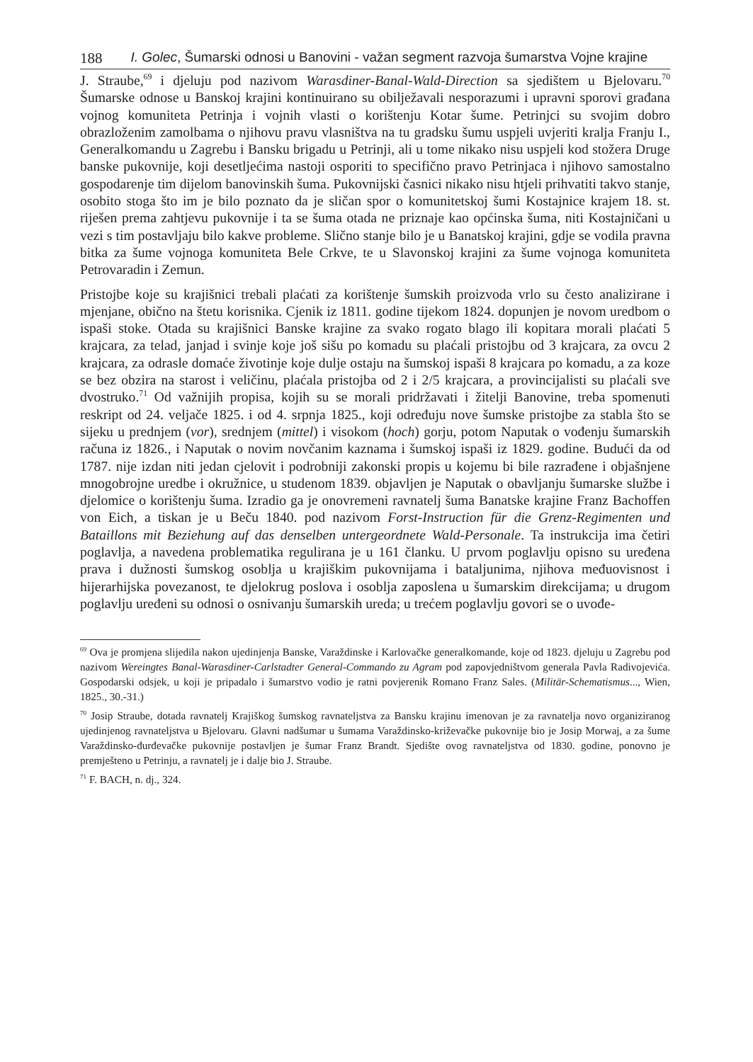188 I. Golec, Šumarski odnosi u Banovini - važan segment razvoja šumarstva Vojne krajine
J. Straube,<sup>69</sup> i djeluju pod nazivom Warasdiner-Banal-Wald-Direction sa sjedištem u Bjelovaru.<sup>70</sup> Šumarske odnose u Banskoj krajini kontinuirano su obilježavali nesporazumi i upravni sporovi građana vojnog komuniteta Petrinja i vojnih vlasti o korištenju Kotar šume. Petrinjci su svojim dobro obrazloženim zamolbama o njihovu pravu vlasništva na tu gradsku šumu uspjeli uvjeriti kralja Franju I., Generalkomandu u Zagrebu i Bansku brigadu u Petrinji, ali u tome nikako nisu uspjeli kod stožera Druge banske pukovnije, koji desetljećima nastoji osporiti to specifično pravo Petrinjaca i njihovo samostalno gospodarenje tim dijelom banovinskih šuma. Pukovnijski časnici nikako nisu htjeli prihvatiti takvo stanje, osobito stoga što im je bilo poznato da je sličan spor o komunitetskoj šumi Kostajnice krajem 18. st. riješen prema zahtjevu pukovnije i ta se šuma otada ne priznaje kao općinska šuma, niti Kostajničani u vezi s tim postavljaju bilo kakve probleme. Slično stanje bilo je u Banatskoj krajini, gdje se vodila pravna bitka za šume vojnoga komuniteta Bele Crkve, te u Slavonskoj krajini za šume vojnoga komuniteta Petrovaradin i Zemun.
Pristojbe koje su krajišnici trebali plaćati za korištenje šumskih proizvoda vrlo su često analizirane i mjenjane, obično na štetu korisnika. Cjenik iz 1811. godine tijekom 1824. dopunjen je novom uredbom o ispaši stoke. Otada su krajišnici Banske krajine za svako rogato blago ili kopitara morali plaćati 5 krajcara, za telad, janjad i svinje koje još sišu po komadu su plaćali pristojbu od 3 krajcara, za ovcu 2 krajcara, za odrasle domaće životinje koje dulje ostaju na šumskoj ispaši 8 krajcara po komadu, a za koze se bez obzira na starost i veličinu, plaćala pristojba od 2 i 2/5 krajcara, a provincijalisti su plaćali sve dvostruko.<sup>71</sup> Od važnijih propisa, kojih su se morali pridržavati i žitelji Banovine, treba spomenuti reskript od 24. veljače 1825. i od 4. srpnja 1825., koji određuju nove šumske pristojbe za stabla što se sijeku u prednjem (vor), srednjem (mittel) i visokom (hoch) gorju, potom Naputak o vođenju šumarskih računa iz 1826., i Naputak o novim novčanim kaznama i šumskoj ispaši iz 1829. godine. Budući da od 1787. nije izdan niti jedan cjelovit i podrobniji zakonski propis u kojemu bi bile razrađene i objašnjene mnogobrojne uredbe i okružnice, u studenom 1839. objavljen je Naputak o obavljanju šumarske službe i djelomice o korištenju šuma. Izradio ga je onovremeni ravnatelj šuma Banatske krajine Franz Bachoffen von Eich, a tiskan je u Beču 1840. pod nazivom Forst-Instruction für die Grenz-Regimenten und Bataillons mit Beziehung auf das denselben untergeordnete Wald-Personale. Ta instrukcija ima četiri poglavlja, a navedena problematika regulirana je u 161 članku. U prvom poglavlju opisno su uređena prava i dužnosti šumskog osoblja u krajiškim pukovnijama i bataljunima, njihova međuovisnost i hijerarhijska povezanost, te djelokrug poslova i osoblja zaposlena u šumarskim direkcijama; u drugom poglavlju uređeni su odnosi o osnivanju šumarskih ureda; u trećem poglavlju govori se o uvođe-
<sup>69</sup> Ova je promjena slijedila nakon ujedinjenja Banske, Varaždinske i Karlovačke generalkomande, koje od 1823. djeluju u Zagrebu pod nazivom Wereingtes Banal-Warasdiner-Carlstadter General-Commando zu Agram pod zapovjedništvom generala Pavla Radivojevića. Gospodarski odsjek, u koji je pripadalo i šumarstvo vodio je ratni povjerenik Romano Franz Sales. (Militär-Schematismus..., Wien, 1825., 30.-31.)
<sup>70</sup> Josip Straube, dotada ravnatelj Krajiškog šumskog ravnateljstva za Bansku krajinu imenovan je za ravnatelja novo organiziranog ujedinjenog ravnateljstva u Bjelovaru. Glavni nadšumar u šumama Varaždinsko-križevačke pukovnije bio je Josip Morwaj, a za šume Varaždinsko-đurđevačke pukovnije postavljen je šumar Franz Brandt. Sjedište ovog ravnateljstva od 1830. godine, ponovno je premješteno u Petrinju, a ravnatelj je i dalje bio J. Straube.
<sup>71</sup> F. BACH, n. dj., 324.